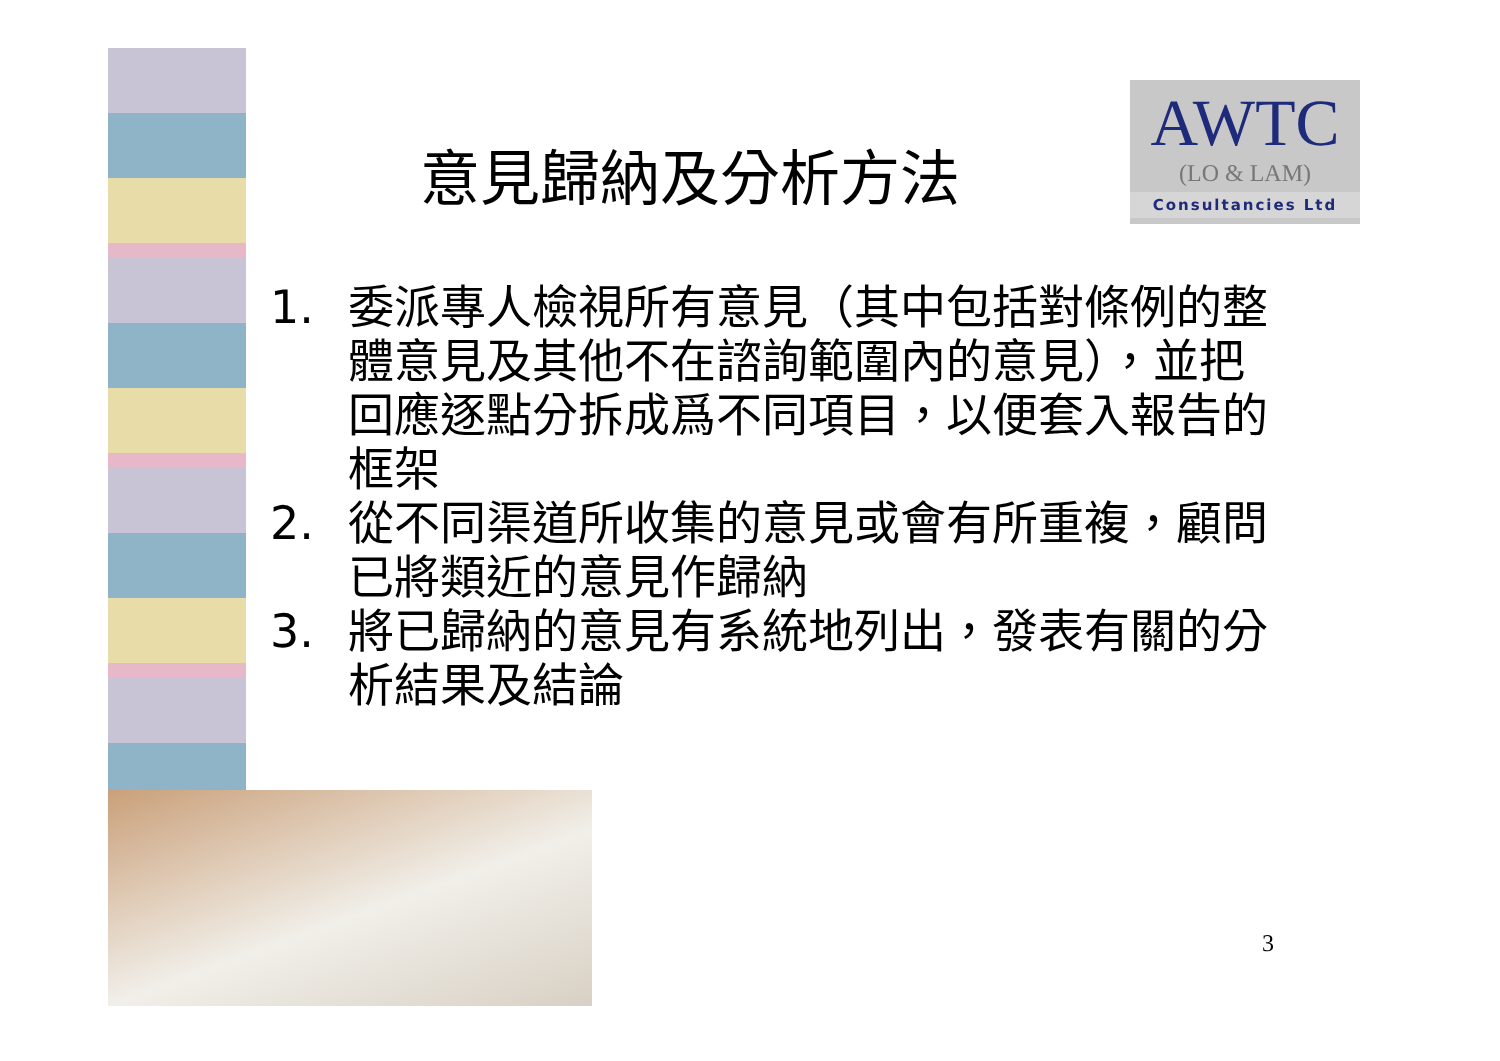意見歸納及分析方法
AWTC
(LO & LAM)
Consultancies Ltd
1. 委派專人檢視所有意見（其中包括對條例的整體意見及其他不在諮詢範圍內的意見），並把回應逐點分拆成爲不同項目，以便套入報告的框架
2. 從不同渠道所收集的意見或會有所重複，顧問已將類近的意見作歸納
3. 將已歸納的意見有系統地列出，發表有關的分析結果及結論
3